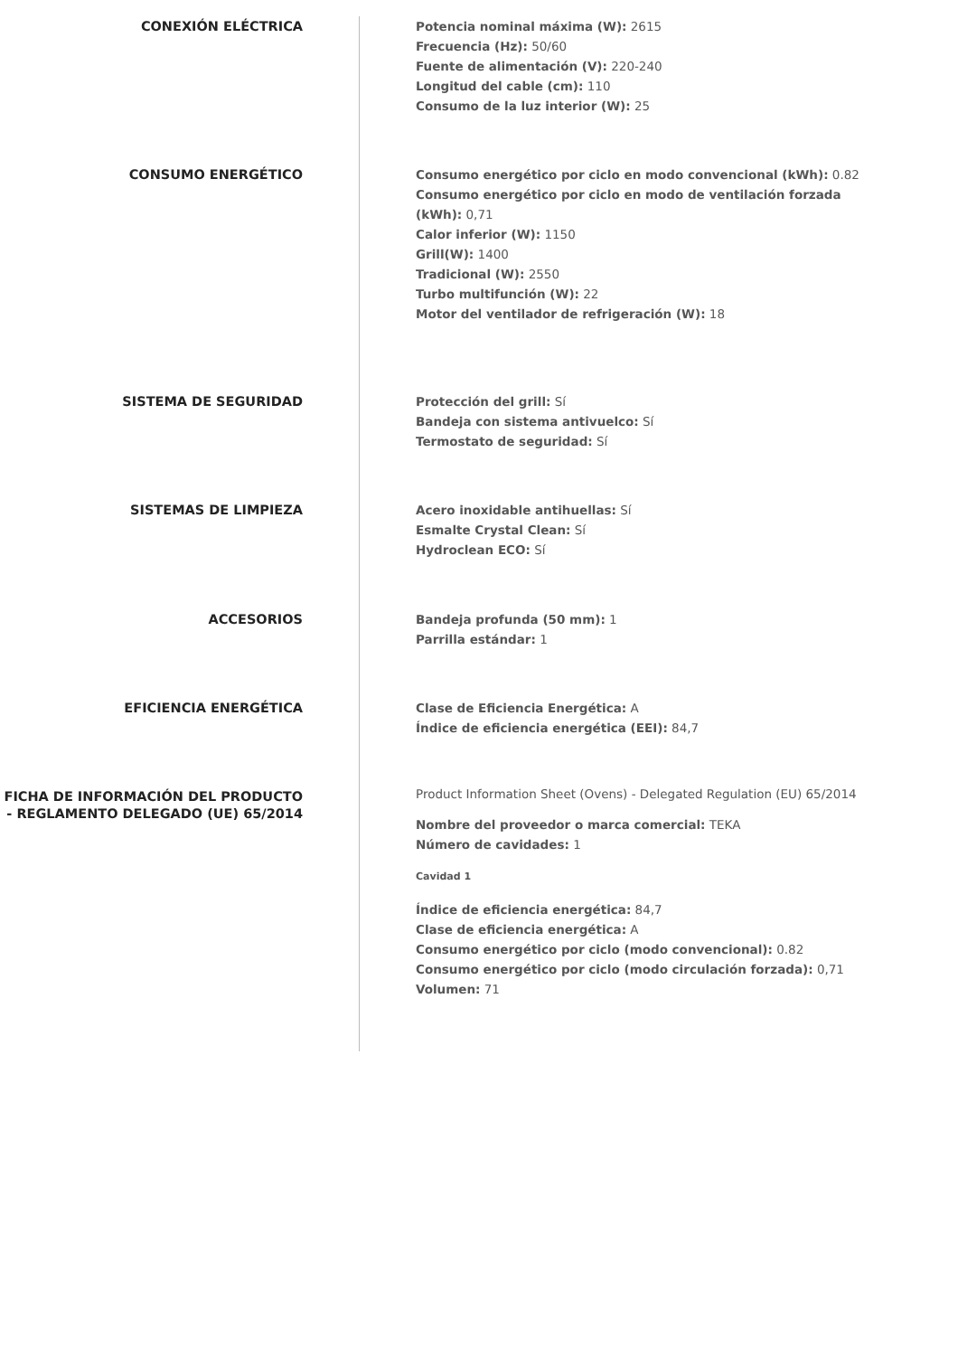CONEXIÓN ELÉCTRICA
Potencia nominal máxima (W): 2615
Frecuencia (Hz): 50/60
Fuente de alimentación (V): 220-240
Longitud del cable (cm): 110
Consumo de la luz interior (W): 25
CONSUMO ENERGÉTICO
Consumo energético por ciclo en modo convencional (kWh): 0.82
Consumo energético por ciclo en modo de ventilación forzada (kWh): 0,71
Calor inferior (W): 1150
Grill(W): 1400
Tradicional (W): 2550
Turbo multifunción (W): 22
Motor del ventilador de refrigeración (W): 18
SISTEMA DE SEGURIDAD
Protección del grill: Sí
Bandeja con sistema antivuelco: Sí
Termostato de seguridad: Sí
SISTEMAS DE LIMPIEZA
Acero inoxidable antihuellas: Sí
Esmalte Crystal Clean: Sí
Hydroclean ECO: Sí
ACCESORIOS
Bandeja profunda (50 mm): 1
Parrilla estándar: 1
EFICIENCIA ENERGÉTICA
Clase de Eficiencia Energética: A
Índice de eficiencia energética (EEI): 84,7
FICHA DE INFORMACIÓN DEL PRODUCTO - REGLAMENTO DELEGADO (UE) 65/2014
Product Information Sheet (Ovens) - Delegated Regulation (EU) 65/2014
Nombre del proveedor o marca comercial: TEKA
Número de cavidades: 1
Cavidad 1
Índice de eficiencia energética: 84,7
Clase de eficiencia energética: A
Consumo energético por ciclo (modo convencional): 0.82
Consumo energético por ciclo (modo circulación forzada): 0,71
Volumen: 71